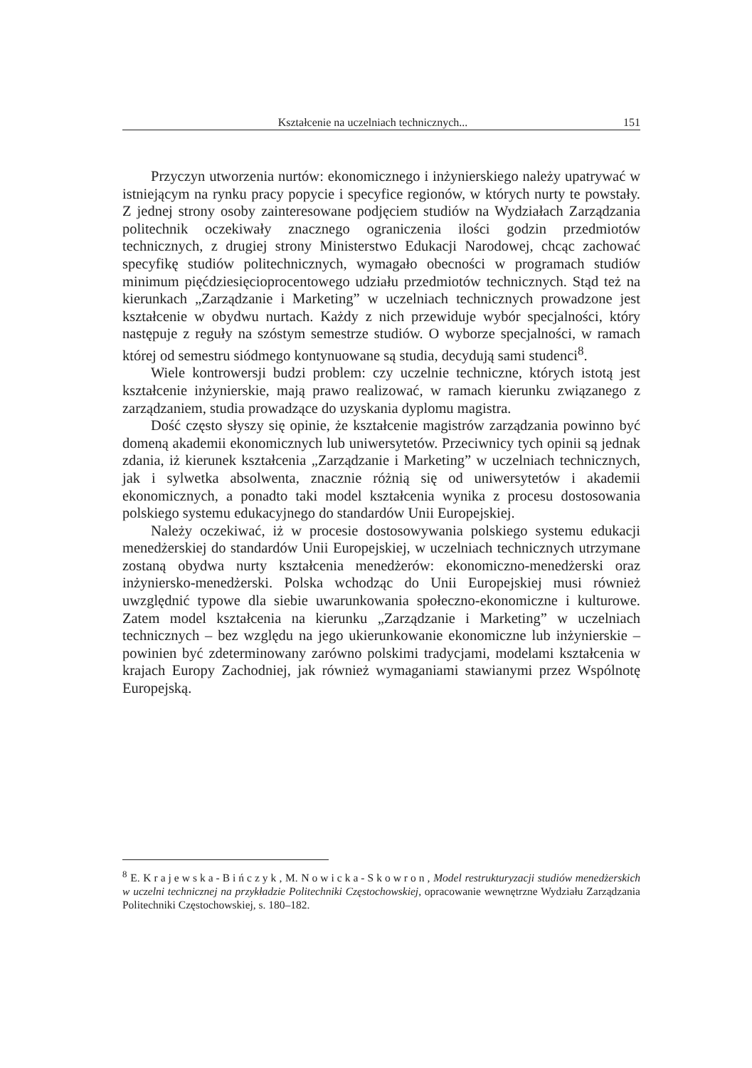Kształcenie na uczelniach technicznych... 151
Przyczyn utworzenia nurtów: ekonomicznego i inżynierskiego należy upatrywać w istniejącym na rynku pracy popycie i specyfice regionów, w których nurty te powstały. Z jednej strony osoby zainteresowane podjęciem studiów na Wydziałach Zarządzania politechnik oczekiwały znacznego ograniczenia ilości godzin przedmiotów technicznych, z drugiej strony Ministerstwo Edukacji Narodowej, chcąc zachować specyfikę studiów politechnicznych, wymagało obecności w programach studiów minimum pięćdziesięcioprocentowego udziału przedmiotów technicznych. Stąd też na kierunkach „Zarządzanie i Marketing” w uczelniach technicznych prowadzone jest kształcenie w obydwu nurtach. Każdy z nich przewiduje wybór specjalności, który następuje z reguły na szóstym semestrze studiów. O wyborze specjalności, w ramach której od semestru siódmego kontynuowane są studia, decydują sami studenci<sup>8</sup>.
Wiele kontrowersji budzi problem: czy uczelnie techniczne, których istotą jest kształcenie inżynierskie, mają prawo realizować, w ramach kierunku związanego z zarządzaniem, studia prowadzące do uzyskania dyplomu magistra.
Dość często słyszy się opinie, że kształcenie magistrów zarządzania powinno być domeną akademii ekonomicznych lub uniwersytetów. Przeciwnicy tych opinii są jednak zdania, iż kierunek kształcenia „Zarządzanie i Marketing” w uczelniach technicznych, jak i sylwetka absolwenta, znacznie różnią się od uniwersytetów i akademii ekonomicznych, a ponadto taki model kształcenia wynika z procesu dostosowania polskiego systemu edukacyjnego do standardów Unii Europejskiej.
Należy oczekiwać, iż w procesie dostosowywania polskiego systemu edukacji menedżerskiej do standardów Unii Europejskiej, w uczelniach technicznych utrzymane zostaną obydwa nurty kształcenia menedżerów: ekonomiczno-menedżerski oraz inżyniersko-menedżerski. Polska wchodząc do Unii Europejskiej musi również uwzględnić typowe dla siebie uwarunkowania społeczno-ekonomiczne i kulturowe. Zatem model kształcenia na kierunku „Zarządzanie i Marketing” w uczelniach technicznych – bez względu na jego ukierunkowanie ekonomiczne lub inżynierskie – powinien być zdeterminowany zarówno polskimi tradycjami, modelami kształcenia w krajach Europy Zachodniej, jak również wymaganiami stawianymi przez Wspólnotę Europejską.
<sup>8</sup> E. Krajewska-Bińczyk, M. Nowicka-Skowron, Model restrukturyzacji studiów menedżerskich w uczelni technicznej na przykładzie Politechniki Częstochowskiej, opracowanie wewnętrzne Wydziału Zarządzania Politechniki Częstochowskiej, s. 180–182.